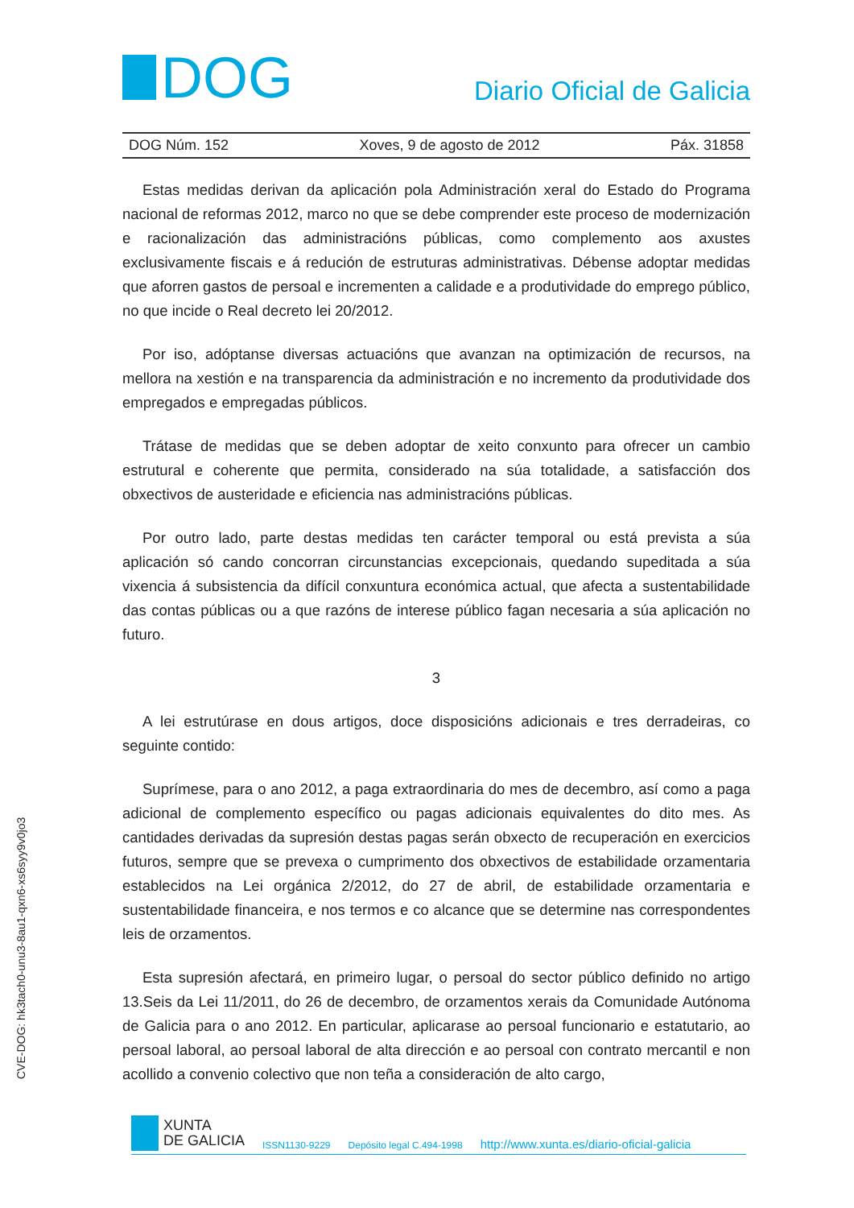DOG
Diario Oficial de Galicia
DOG Núm. 152 Xoves, 9 de agosto de 2012 Páx. 31858
Estas medidas derivan da aplicación pola Administración xeral do Estado do Programa nacional de reformas 2012, marco no que se debe comprender este proceso de modernización e racionalización das administracións públicas, como complemento aos axustes exclusivamente fiscais e á redución de estruturas administrativas. Débense adoptar medidas que aforren gastos de persoal e incrementen a calidade e a produtividade do emprego público, no que incide o Real decreto lei 20/2012.
Por iso, adóptanse diversas actuacións que avanzan na optimización de recursos, na mellora na xestión e na transparencia da administración e no incremento da produtividade dos empregados e empregadas públicos.
Trátase de medidas que se deben adoptar de xeito conxunto para ofrecer un cambio estrutural e coherente que permita, considerado na súa totalidade, a satisfacción dos obxectivos de austeridade e eficiencia nas administracións públicas.
Por outro lado, parte destas medidas ten carácter temporal ou está prevista a súa aplicación só cando concorran circunstancias excepcionais, quedando supeditada a súa vixencia á subsistencia da difícil conxuntura económica actual, que afecta a sustentabilidade das contas públicas ou a que razóns de interese público fagan necesaria a súa aplicación no futuro.
3
A lei estrutúrase en dous artigos, doce disposicións adicionais e tres derradeiras, co seguinte contido:
Suprímese, para o ano 2012, a paga extraordinaria do mes de decembro, así como a paga adicional de complemento específico ou pagas adicionais equivalentes do dito mes. As cantidades derivadas da supresión destas pagas serán obxecto de recuperación en exercicios futuros, sempre que se prevexa o cumprimento dos obxectivos de estabilidade orzamentaria establecidos na Lei orgánica 2/2012, do 27 de abril, de estabilidade orzamentaria e sustentabilidade financeira, e nos termos e co alcance que se determine nas correspondentes leis de orzamentos.
Esta supresión afectará, en primeiro lugar, o persoal do sector público definido no artigo 13.Seis da Lei 11/2011, do 26 de decembro, de orzamentos xerais da Comunidade Autónoma de Galicia para o ano 2012. En particular, aplicarase ao persoal funcionario e estatutario, ao persoal laboral, ao persoal laboral de alta dirección e ao persoal con contrato mercantil e non acollido a convenio colectivo que non teña a consideración de alto cargo,
CVE-DOG: hk3tach0-unu3-8au1-qxn6-xs6syy9v0jo3
XUNTA
DE GALICIA
ISSN1130-9229 Depósito legal C.494-1998 http://www.xunta.es/diario-oficial-galicia